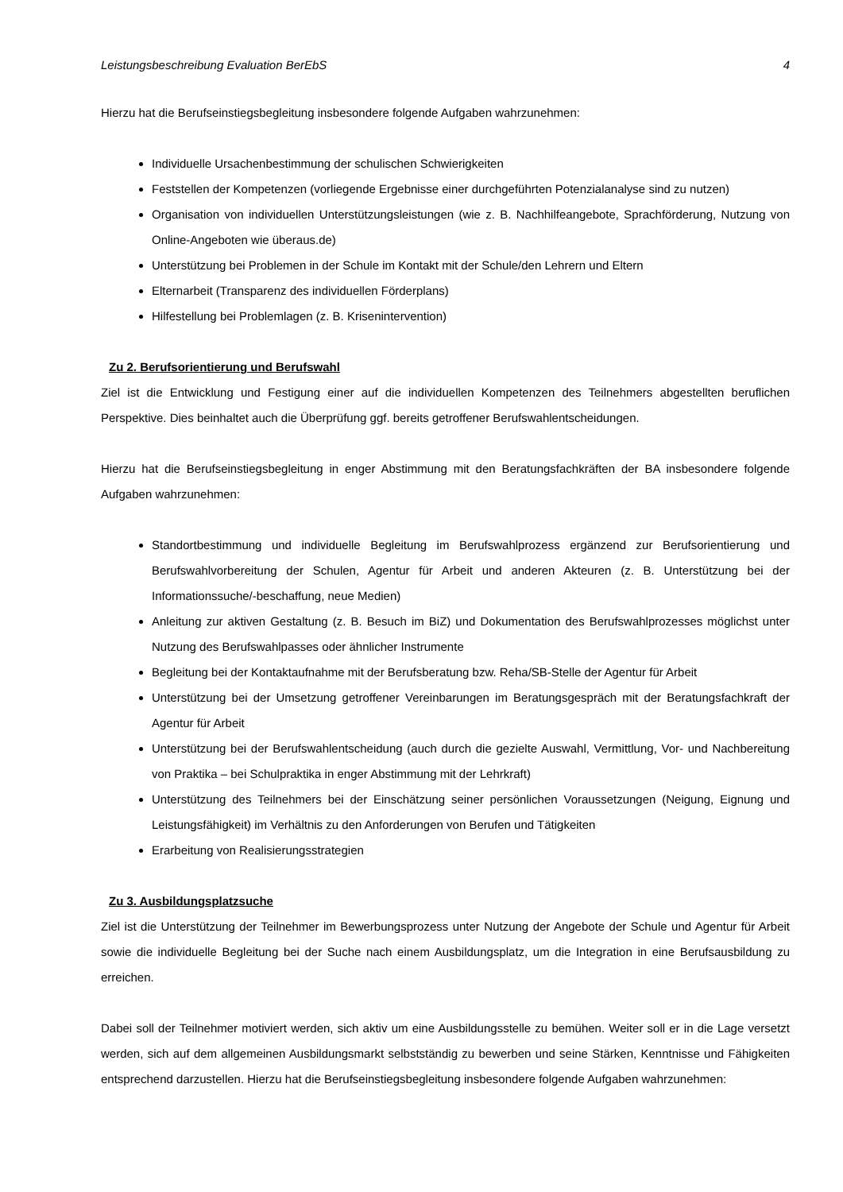Leistungsbeschreibung Evaluation BerEbS 4
Hierzu hat die Berufseinstiegsbegleitung insbesondere folgende Aufgaben wahrzunehmen:
Individuelle Ursachenbestimmung der schulischen Schwierigkeiten
Feststellen der Kompetenzen (vorliegende Ergebnisse einer durchgeführten Potenzialanalyse sind zu nutzen)
Organisation von individuellen Unterstützungsleistungen (wie z. B. Nachhilfeangebote, Sprachförderung, Nutzung von Online-Angeboten wie überaus.de)
Unterstützung bei Problemen in der Schule im Kontakt mit der Schule/den Lehrern und Eltern
Elternarbeit (Transparenz des individuellen Förderplans)
Hilfestellung bei Problemlagen (z. B. Krisenintervention)
Zu 2. Berufsorientierung und Berufswahl
Ziel ist die Entwicklung und Festigung einer auf die individuellen Kompetenzen des Teilnehmers abgestellten beruflichen Perspektive. Dies beinhaltet auch die Überprüfung ggf. bereits getroffener Berufswahlentscheidungen.
Hierzu hat die Berufseinstiegsbegleitung in enger Abstimmung mit den Beratungsfachkräften der BA insbesondere folgende Aufgaben wahrzunehmen:
Standortbestimmung und individuelle Begleitung im Berufswahlprozess ergänzend zur Berufsorientierung und Berufswahlvorbereitung der Schulen, Agentur für Arbeit und anderen Akteuren (z. B. Unterstützung bei der Informationssuche/-beschaffung, neue Medien)
Anleitung zur aktiven Gestaltung (z. B. Besuch im BiZ) und Dokumentation des Berufswahlprozesses möglichst unter Nutzung des Berufswahlpasses oder ähnlicher Instrumente
Begleitung bei der Kontaktaufnahme mit der Berufsberatung bzw. Reha/SB-Stelle der Agentur für Arbeit
Unterstützung bei der Umsetzung getroffener Vereinbarungen im Beratungsgespräch mit der Beratungsfachkraft der Agentur für Arbeit
Unterstützung bei der Berufswahlentscheidung (auch durch die gezielte Auswahl, Vermittlung, Vor- und Nachbereitung von Praktika – bei Schulpraktika in enger Abstimmung mit der Lehrkraft)
Unterstützung des Teilnehmers bei der Einschätzung seiner persönlichen Voraussetzungen (Neigung, Eignung und Leistungsfähigkeit) im Verhältnis zu den Anforderungen von Berufen und Tätigkeiten
Erarbeitung von Realisierungsstrategien
Zu 3. Ausbildungsplatzsuche
Ziel ist die Unterstützung der Teilnehmer im Bewerbungsprozess unter Nutzung der Angebote der Schule und Agentur für Arbeit sowie die individuelle Begleitung bei der Suche nach einem Ausbildungsplatz, um die Integration in eine Berufsausbildung zu erreichen.
Dabei soll der Teilnehmer motiviert werden, sich aktiv um eine Ausbildungsstelle zu bemühen. Weiter soll er in die Lage versetzt werden, sich auf dem allgemeinen Ausbildungsmarkt selbstständig zu bewerben und seine Stärken, Kenntnisse und Fähigkeiten entsprechend darzustellen. Hierzu hat die Berufseinstiegsbegleitung insbesondere folgende Aufgaben wahrzunehmen: